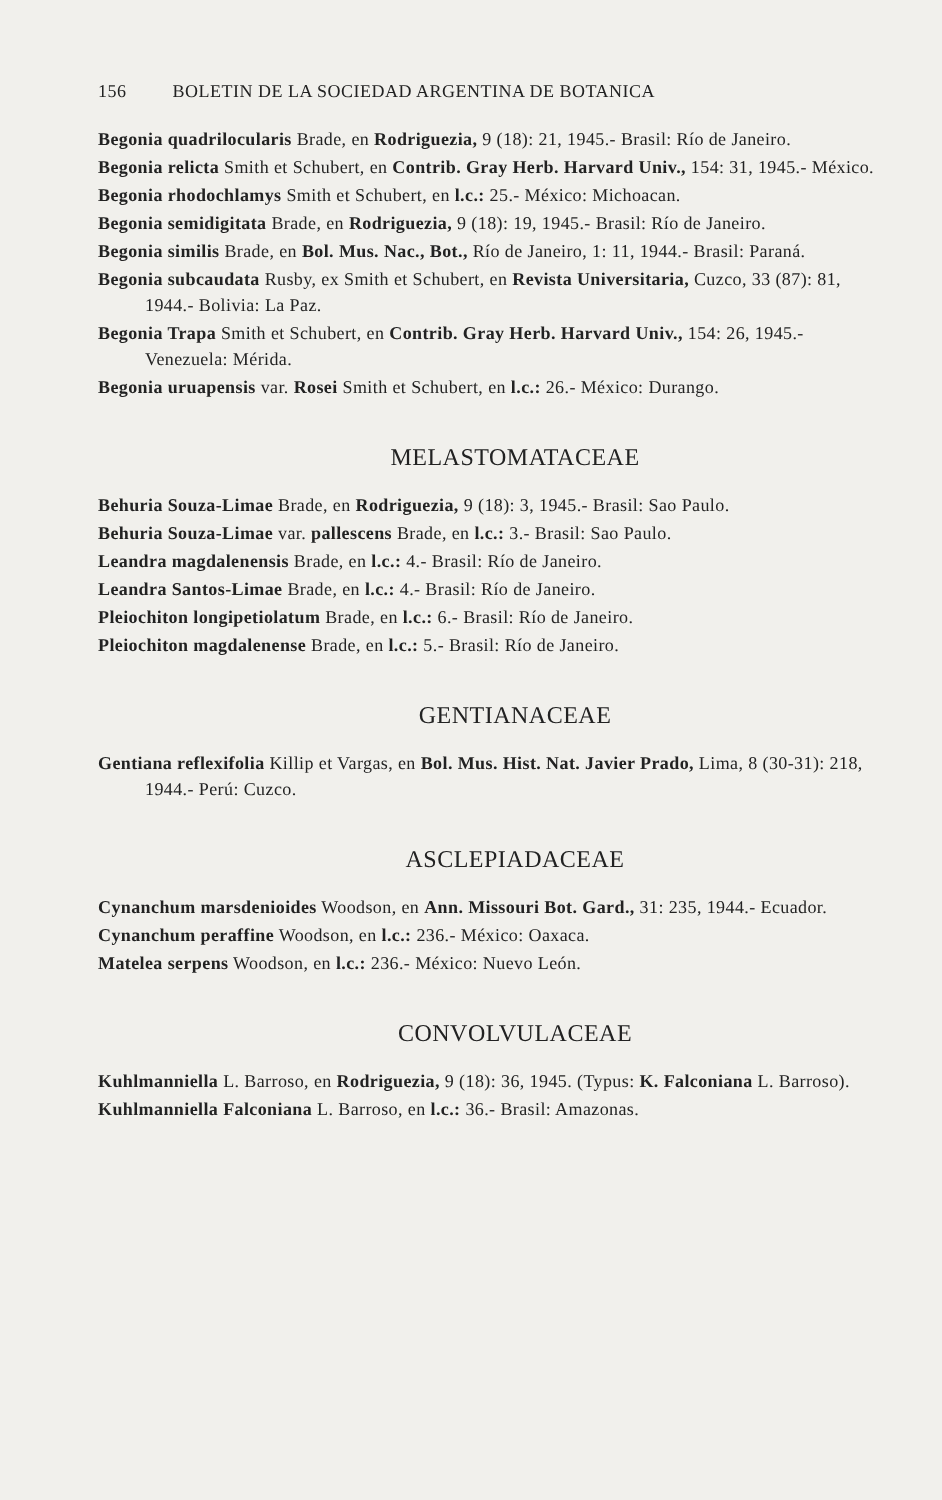156 BOLETIN DE LA SOCIEDAD ARGENTINA DE BOTANICA
Begonia quadrilocularis Brade, en Rodriguezia, 9 (18): 21, 1945.- Brasil: Río de Janeiro.
Begonia relicta Smith et Schubert, en Contrib. Gray Herb. Harvard Univ., 154: 31, 1945.- México.
Begonia rhodochlamys Smith et Schubert, en l.c.: 25.- México: Michoacan.
Begonia semidigitata Brade, en Rodriguezia, 9 (18): 19, 1945.- Brasil: Río de Janeiro.
Begonia similis Brade, en Bol. Mus. Nac., Bot., Río de Janeiro, 1: 11, 1944.- Brasil: Paraná.
Begonia subcaudata Rusby, ex Smith et Schubert, en Revista Universitaria, Cuzco, 33 (87): 81, 1944.- Bolivia: La Paz.
Begonia Trapa Smith et Schubert, en Contrib. Gray Herb. Harvard Univ., 154: 26, 1945.- Venezuela: Mérida.
Begonia uruapensis var. Rosei Smith et Schubert, en l.c.: 26.- México: Durango.
MELASTOMATACEAE
Behuria Souza-Limae Brade, en Rodriguezia, 9 (18): 3, 1945.- Brasil: Sao Paulo.
Behuria Souza-Limae var. pallescens Brade, en l.c.: 3.- Brasil: Sao Paulo.
Leandra magdalenensis Brade, en l.c.: 4.- Brasil: Río de Janeiro.
Leandra Santos-Limae Brade, en l.c.: 4.- Brasil: Río de Janeiro.
Pleiochiton longipetiolatum Brade, en l.c.: 6.- Brasil: Río de Janeiro.
Pleiochiton magdalenense Brade, en l.c.: 5.- Brasil: Río de Janeiro.
GENTIANACEAE
Gentiana reflexifolia Killip et Vargas, en Bol. Mus. Hist. Nat. Javier Prado, Lima, 8 (30-31): 218, 1944.- Perú: Cuzco.
ASCLEPIADACEAE
Cynanchum marsdenioides Woodson, en Ann. Missouri Bot. Gard., 31: 235, 1944.- Ecuador.
Cynanchum peraffine Woodson, en l.c.: 236.- México: Oaxaca.
Matelea serpens Woodson, en l.c.: 236.- México: Nuevo León.
CONVOLVULACEAE
Kuhlmanniella L. Barroso, en Rodriguezia, 9 (18): 36, 1945. (Typus: K. Falconiana L. Barroso).
Kuhlmanniella Falconiana L. Barroso, en l.c.: 36.- Brasil: Amazonas.